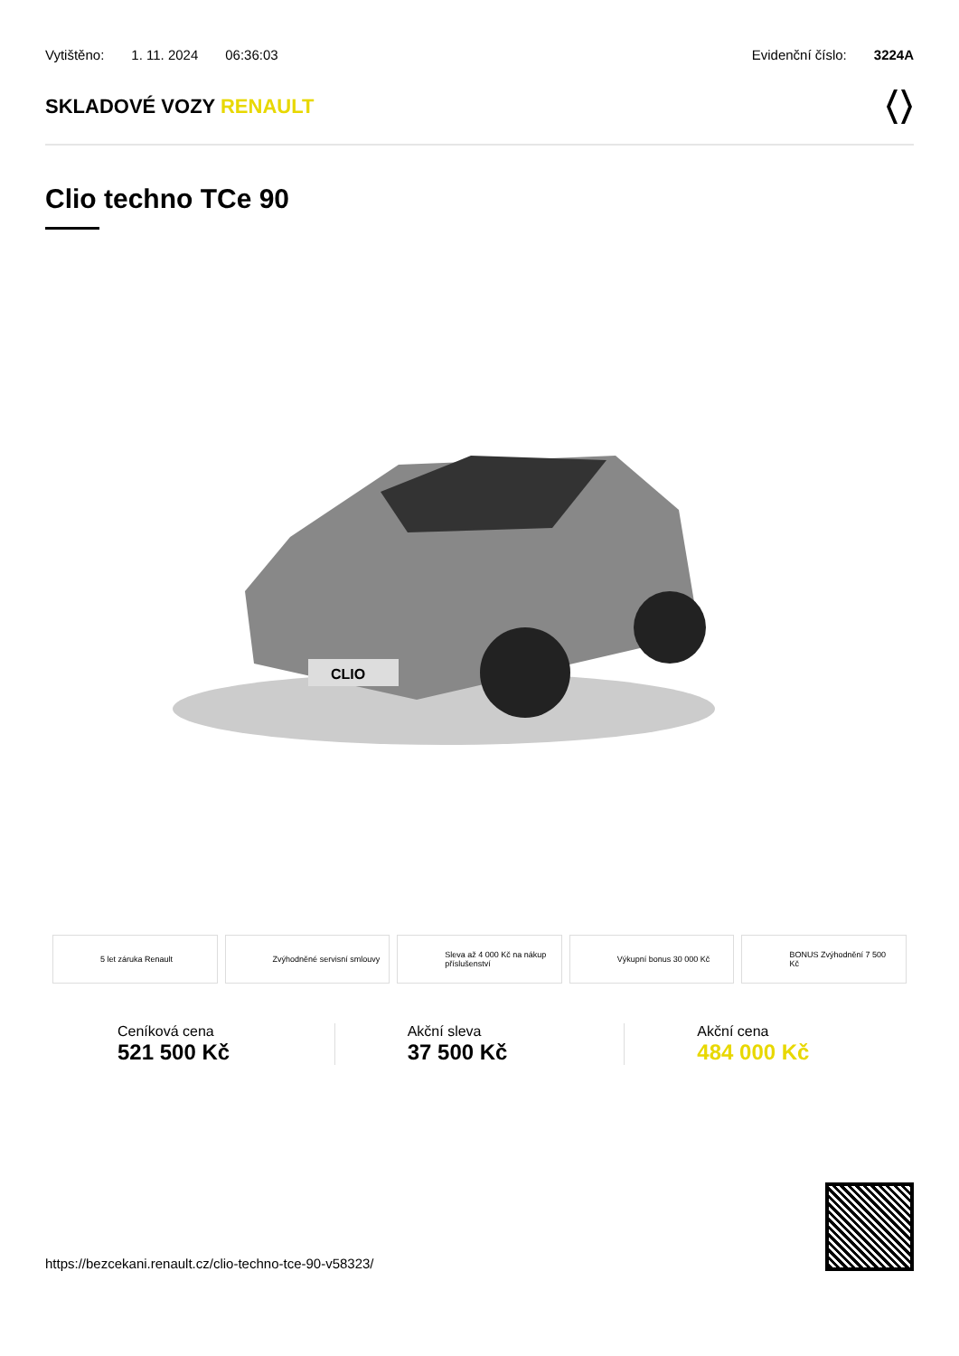Vytištěno: 1. 11. 2024 06:36:03
Evidenční číslo: 3224A
SKLADOVÉ VOZY RENAULT
Clio techno TCe 90
CLIO
5 let záruka Renault Zvýhodněné servisní smlouvy Sleva až 4 000 Kč na nákup příslušenství
Výkupní bonus 30 000 Kč BONUS Zvýhodnění 7 500 Kč
Ceníková cena
521 500 Kč
Akční sleva
37 500 Kč
Akční cena
484 000 Kč
https://bezcekani.renault.cz/clio-techno-tce-90-v58323/